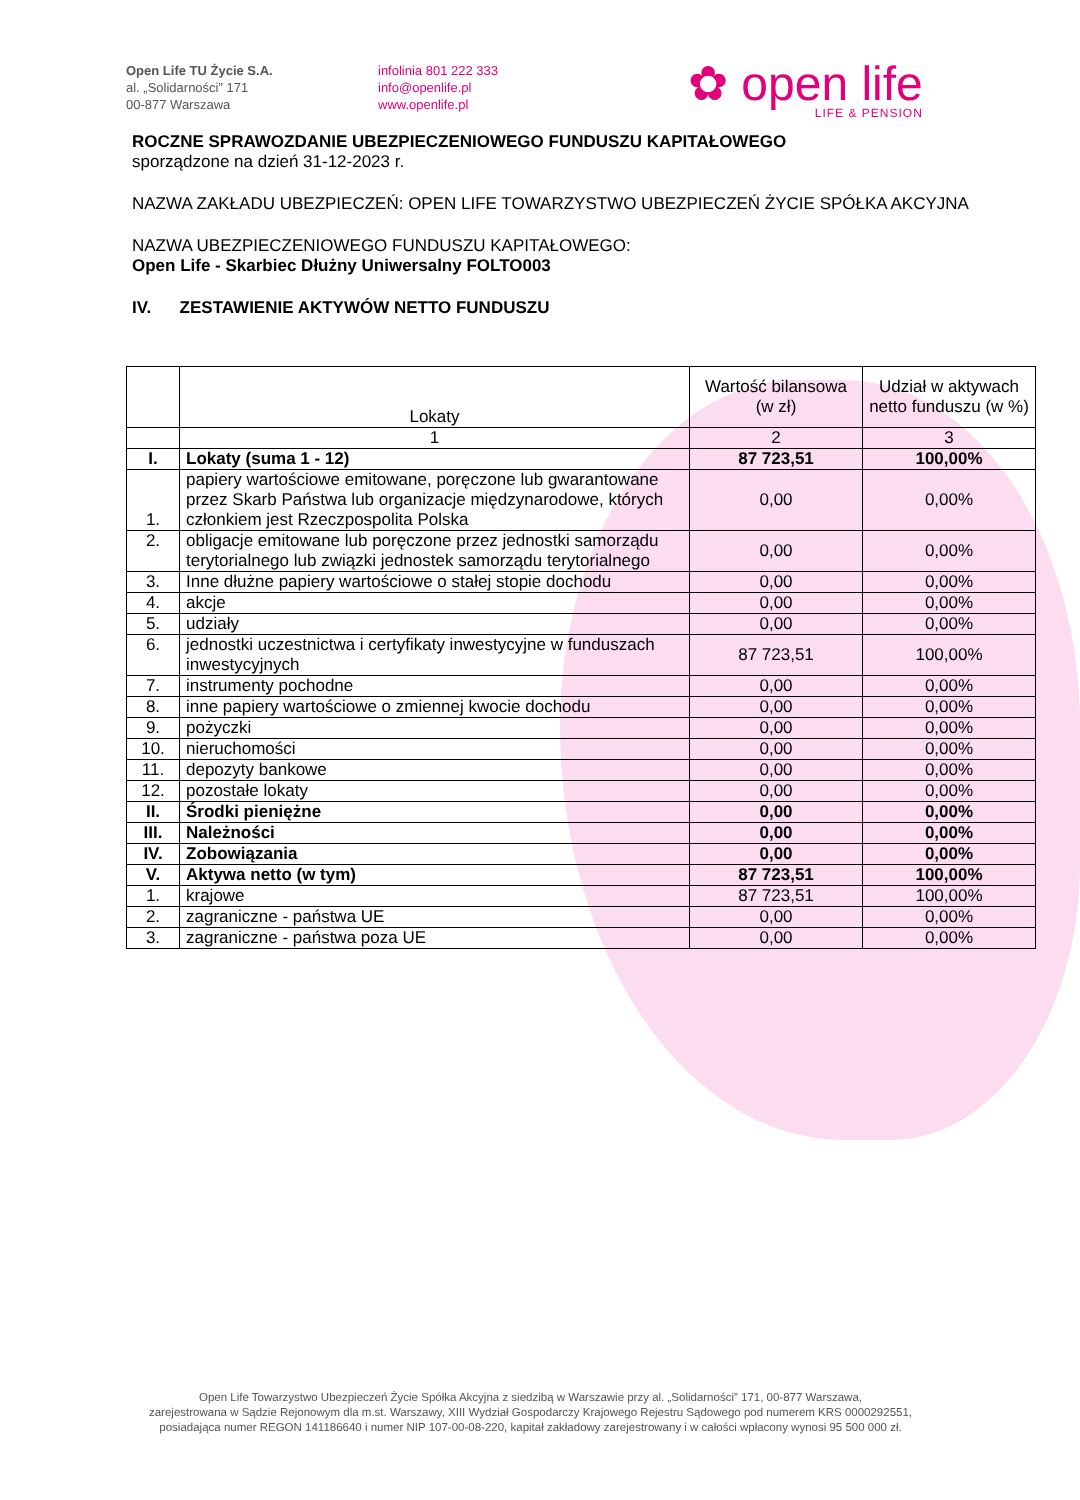Open Life TU Życie S.A.
al. „Solidarności” 171
00-877 Warszawa
infolinia 801 222 333
info@openlife.pl
www.openlife.pl
✿ open life
LIFE & PENSION
ROCZNE SPRAWOZDANIE UBEZPIECZENIOWEGO FUNDUSZU KAPITAŁOWEGO
sporządzone na dzień 31-12-2023 r.
NAZWA ZAKŁADU UBEZPIECZEŃ: OPEN LIFE TOWARZYSTWO UBEZPIECZEŃ ŻYCIE SPÓŁKA AKCYJNA
NAZWA UBEZPIECZENIOWEGO FUNDUSZU KAPITAŁOWEGO:
Open Life - Skarbiec Dłużny Uniwersalny FOLTO003
IV. ZESTAWIENIE AKTYWÓW NETTO FUNDUSZU
| | Lokaty | Wartość bilansowa (w zł) | Udział w aktywach netto funduszu (w %) |
| --- | --- | --- | --- |
| | 1 | 2 | 3 |
| I. | Lokaty (suma 1 - 12) | 87 723,51 | 100,00% |
| 1. | papiery wartościowe emitowane, poręczone lub gwarantowane przez Skarb Państwa lub organizacje międzynarodowe, których członkiem jest Rzeczpospolita Polska | 0,00 | 0,00% |
| 2. | obligacje emitowane lub poręczone przez jednostki samorządu terytorialnego lub związki jednostek samorządu terytorialnego | 0,00 | 0,00% |
| 3. | Inne dłużne papiery wartościowe o stałej stopie dochodu | 0,00 | 0,00% |
| 4. | akcje | 0,00 | 0,00% |
| 5. | udziały | 0,00 | 0,00% |
| 6. | jednostki uczestnictwa i certyfikaty inwestycyjne w funduszach inwestycyjnych | 87 723,51 | 100,00% |
| 7. | instrumenty pochodne | 0,00 | 0,00% |
| 8. | inne papiery wartościowe o zmiennej kwocie dochodu | 0,00 | 0,00% |
| 9. | pożyczki | 0,00 | 0,00% |
| 10. | nieruchomości | 0,00 | 0,00% |
| 11. | depozyty bankowe | 0,00 | 0,00% |
| 12. | pozostałe lokaty | 0,00 | 0,00% |
| II. | Środki pieniężne | 0,00 | 0,00% |
| III. | Należności | 0,00 | 0,00% |
| IV. | Zobowiązania | 0,00 | 0,00% |
| V. | Aktywa netto (w tym) | 87 723,51 | 100,00% |
| 1. | krajowe | 87 723,51 | 100,00% |
| 2. | zagraniczne - państwa UE | 0,00 | 0,00% |
| 3. | zagraniczne - państwa poza UE | 0,00 | 0,00% |
Open Life Towarzystwo Ubezpieczeń Życie Spółka Akcyjna z siedzibą w Warszawie przy al. „Solidarności” 171, 00-877 Warszawa,
zarejestrowana w Sądzie Rejonowym dla m.st. Warszawy, XIII Wydział Gospodarczy Krajowego Rejestru Sądowego pod numerem KRS 0000292551,
posiadająca numer REGON 141186640 i numer NIP 107-00-08-220, kapitał zakładowy zarejestrowany i w całości wpłacony wynosi 95 500 000 zł.